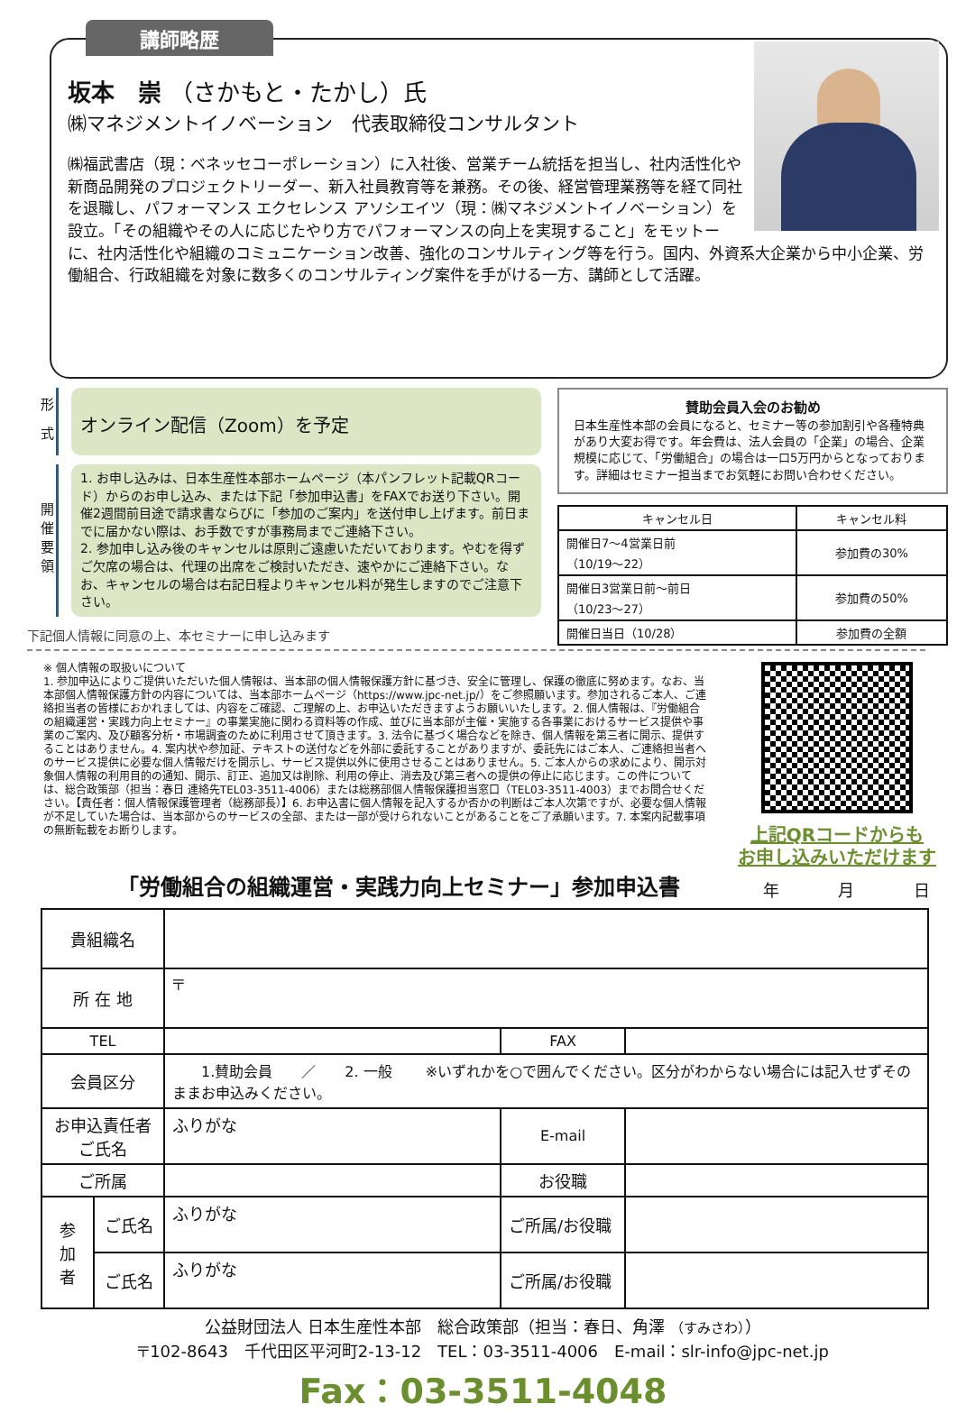講師略歴
坂本　崇 （さかもと・たかし）氏
㈱マネジメントイノベーション　代表取締役コンサルタント
㈱福武書店（現：ベネッセコーポレーション）に入社後、営業チーム統括を担当し、社内活性化や新商品開発のプロジェクトリーダー、新入社員教育等を兼務。その後、経営管理業務等を経て同社を退職し、パフォーマンス エクセレンス アソシエイツ（現：㈱マネジメントイノベーション）を設立。「その組織やその人に応じたやり方でパフォーマンスの向上を実現すること」をモットーに、社内活性化や組織のコミュニケーション改善、強化のコンサルティング等を行う。国内、外資系大企業から中小企業、労働組合、行政組織を対象に数多くのコンサルティング案件を手がける一方、講師として活躍。
形 式
オンライン配信（Zoom）を予定
開催要領
1. お申し込みは、日本生産性本部ホームページ（本パンフレット記載QRコード）からのお申し込み、または下記「参加申込書」をFAXでお送り下さい。開催2週間前目途で請求書ならびに「参加のご案内」を送付申し上げます。前日までに届かない際は、お手数ですが事務局までご連絡下さい。
2. 参加申し込み後のキャンセルは原則ご遠慮いただいております。やむを得ずご欠席の場合は、代理の出席をご検討いただき、速やかにご連絡下さい。なお、キャンセルの場合は右記日程よりキャンセル料が発生しますのでご注意下さい。
下記個人情報に同意の上、本セミナーに申し込みます
賛助会員入会のお勧め
日本生産性本部の会員になると、セミナー等の参加割引や各種特典があり大変お得です。年会費は、法人会員の「企業」の場合、企業規模に応じて、「労働組合」の場合は一口5万円からとなっております。詳細はセミナー担当までお気軽にお問い合わせください。
| キャンセル日 | キャンセル料 |
| --- | --- |
| 開催日7～4営業日前 （10/19～22） | 参加費の30% |
| 開催日3営業日前～前日 （10/23～27） | 参加費の50% |
| 開催日当日（10/28） | 参加費の全額 |
※ 個人情報の取扱いについて
1. 参加申込によりご提供いただいた個人情報は、当本部の個人情報保護方針に基づき、安全に管理し、保護の徹底に努めます。なお、当本部個人情報保護方針の内容については、当本部ホームページ（https://www.jpc-net.jp/）をご参照願います。参加されるご本人、ご連絡担当者の皆様におかれましては、内容をご確認、ご理解の上、お申込いただきますようお願いいたします。2. 個人情報は、『労働組合の組織運営・実践力向上セミナー』の事業実施に関わる資料等の作成、並びに当本部が主催・実施する各事業におけるサービス提供や事業のご案内、及び顧客分析・市場調査のために利用させて頂きます。3. 法令に基づく場合などを除き、個人情報を第三者に開示、提供することはありません。4. 案内状や参加証、テキストの送付などを外部に委託することがありますが、委託先にはご本人、ご連絡担当者へのサービス提供に必要な個人情報だけを開示し、サービス提供以外に使用させることはありません。5. ご本人からの求めにより、開示対象個人情報の利用目的の通知、開示、訂正、追加又は削除、利用の停止、消去及び第三者への提供の停止に応じます。この件については、総合政策部（担当：春日 連絡先TEL03-3511-4006）または総務部個人情報保護担当窓口（TEL03-3511-4003）までお問合せください。【責任者：個人情報保護管理者（総務部長）】6. お申込書に個人情報を記入するか否かの判断はご本人次第ですが、必要な個人情報が不足していた場合は、当本部からのサービスの全部、または一部が受けられないことがあることをご了承願います。7. 本案内記載事項の無断転載をお断りします。
上記QRコードからも
お申し込みいただけます
「労働組合の組織運営・実践力向上セミナー」参加申込書
年 月 日
| 貴組織名 | | | | |
| 所 在 地 | | 〒 | | |
| TEL | | | FAX | |
| 会員区分 | | 1.賛助会員 ／ 2. 一般 ※いずれかを○で囲んでください。区分がわからない場合には記入せずそのままお申込みください。 | | |
| お申込責任者 ご氏名 | | ふりがな | E-mail | |
| ご所属 | | | お役職 | |
| 参 加 者 | ご氏名 | ふりがな | ご所属/お役職 | |
| | ご氏名 | ふりがな | ご所属/お役職 | |
公益財団法人 日本生産性本部　総合政策部（担当：春日、角澤 （すみさわ））
〒102-8643　千代田区平河町2-13-12　TEL：03-3511-4006　E-mail：slr-info@jpc-net.jp
Fax：03-3511-4048